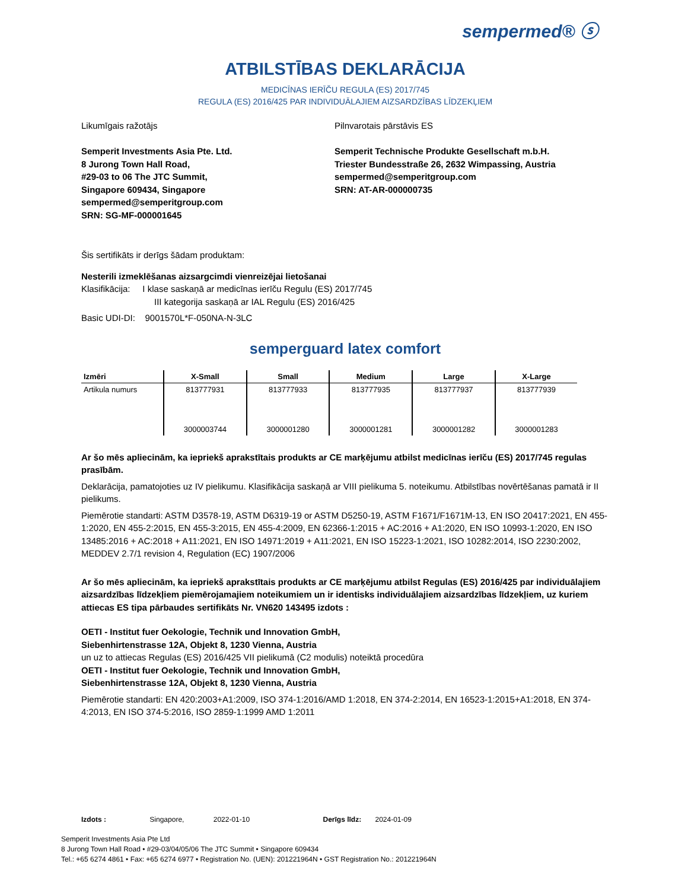sempermed® ⓢ
ATBILSTĪBAS DEKLARĀCIJA
MEDICĪNAS IERĪČU REGULA (ES) 2017/745
REGULA (ES) 2016/425 PAR INDIVIDUĀLAJIEM AIZSARDZĪBAS LĪDZEKĻIEM
Likumīgais ražotājs
Semperit Investments Asia Pte. Ltd.
8 Jurong Town Hall Road,
#29-03 to 06 The JTC Summit,
Singapore 609434, Singapore
sempermed@semperitgroup.com
SRN: SG-MF-000001645
Pilnvarotais pārstāvis ES
Semperit Technische Produkte Gesellschaft m.b.H.
Triester Bundesstraße 26, 2632 Wimpassing, Austria
sempermed@semperitgroup.com
SRN: AT-AR-000000735
Šis sertifikāts ir derīgs šādam produktam:
Nesterili izmeklēšanas aizsargcimdi vienreizējai lietošanai
Klasifikācija: I klase saskaņā ar medicīnas ierīču Regulu (ES) 2017/745
III kategorija saskaņā ar IAL Regulu (ES) 2016/425
Basic UDI-DI: 9001570L*F-050NA-N-3LC
semperguard latex comfort
| Izmēri | X-Small | Small | Medium | Large | X-Large |
| --- | --- | --- | --- | --- | --- |
| Artikula numurs | 813777931 | 813777933 | 813777935 | 813777937 | 813777939 |
| | 3000003744 | 3000001280 | 3000001281 | 3000001282 | 3000001283 |
Ar šo mēs apliecinām, ka iepriekš aprakstītais produkts ar CE marķējumu atbilst medicīnas ierīču (ES) 2017/745 regulas prasībām.
Deklarācija, pamatojoties uz IV pielikumu. Klasifikācija saskaņā ar VIII pielikuma 5. noteikumu. Atbilstības novērtēšanas pamatā ir II pielikums.
Piemērotie standarti: ASTM D3578-19, ASTM D6319-19 or ASTM D5250-19, ASTM F1671/F1671M-13, EN ISO 20417:2021, EN 455-1:2020, EN 455-2:2015, EN 455-3:2015, EN 455-4:2009, EN 62366-1:2015 + AC:2016 + A1:2020, EN ISO 10993-1:2020, EN ISO 13485:2016 + AC:2018 + A11:2021, EN ISO 14971:2019 + A11:2021, EN ISO 15223-1:2021, ISO 10282:2014, ISO 2230:2002, MEDDEV 2.7/1 revision 4, Regulation (EC) 1907/2006
Ar šo mēs apliecinām, ka iepriekš aprakstītais produkts ar CE marķējumu atbilst Regulas (ES) 2016/425 par individuālajiem aizsardzības līdzekļiem piemērojamajiem noteikumiem un ir identisks individuālajiem aizsardzības līdzekļiem, uz kuriem attiecas ES tipa pārbaudes sertifikāts Nr. VN620 143495 izdots :
OETI - Institut fuer Oekologie, Technik und Innovation GmbH,
Siebenhirtenstrasse 12A, Objekt 8, 1230 Vienna, Austria
un uz to attiecas Regulas (ES) 2016/425 VII pielikumā (C2 modulis) noteiktā procedūra
OETI - Institut fuer Oekologie, Technik und Innovation GmbH,
Siebenhirtenstrasse 12A, Objekt 8, 1230 Vienna, Austria
Piemērotie standarti: EN 420:2003+A1:2009, ISO 374-1:2016/AMD 1:2018, EN 374-2:2014, EN 16523-1:2015+A1:2018, EN 374-4:2013, EN ISO 374-5:2016, ISO 2859-1:1999 AMD 1:2011
Izdots : Singapore, 2022-01-10 Derīgs līdz: 2024-01-09
Semperit Investments Asia Pte Ltd
8 Jurong Town Hall Road • #29-03/04/05/06 The JTC Summit • Singapore 609434
Tel.: +65 6274 4861 • Fax: +65 6274 6977 • Registration No. (UEN): 201221964N • GST Registration No.: 201221964N